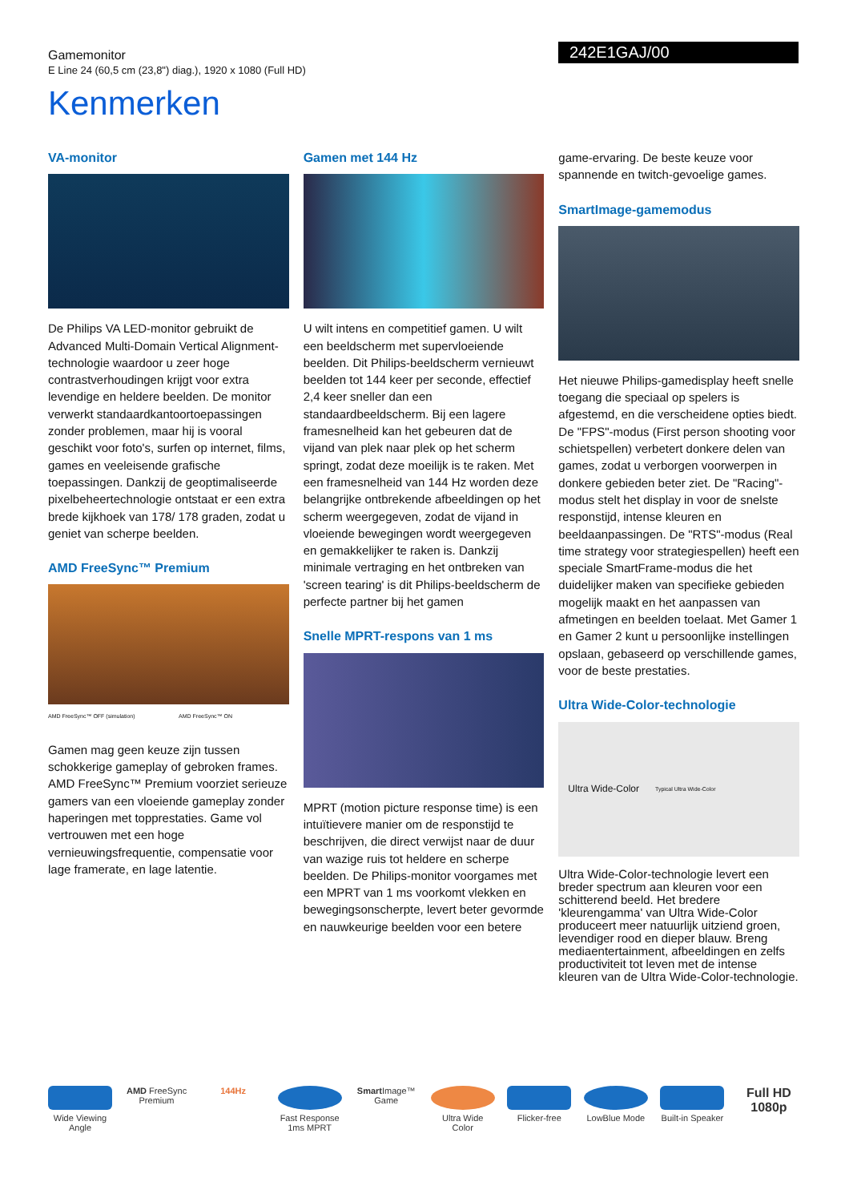Gamemonitor
E Line 24 (60,5 cm (23,8") diag.), 1920 x 1080 (Full HD)
242E1GAJ/00
Kenmerken
VA-monitor
De Philips VA LED-monitor gebruikt de Advanced Multi-Domain Vertical Alignment-technologie waardoor u zeer hoge contrastverhoudingen krijgt voor extra levendige en heldere beelden. De monitor verwerkt standaardkantoortoepassingen zonder problemen, maar hij is vooral geschikt voor foto's, surfen op internet, films, games en veeleisende grafische toepassingen. Dankzij de geoptimaliseerde pixelbeheertechnologie ontstaat er een extra brede kijkhoek van 178/ 178 graden, zodat u geniet van scherpe beelden.
AMD FreeSync™ Premium
AMD FreeSync™ OFF (simulation) AMD FreeSync™ ON
Gamen mag geen keuze zijn tussen schokkerige gameplay of gebroken frames. AMD FreeSync™ Premium voorziet serieuze gamers van een vloeiende gameplay zonder haperingen met topprestaties. Game vol vertrouwen met een hoge vernieuwingsfrequentie, compensatie voor lage framerate, en lage latentie.
Gamen met 144 Hz
U wilt intens en competitief gamen. U wilt een beeldscherm met supervloeiende beelden. Dit Philips-beeldscherm vernieuwt beelden tot 144 keer per seconde, effectief 2,4 keer sneller dan een standaardbeeldscherm. Bij een lagere framesnelheid kan het gebeuren dat de vijand van plek naar plek op het scherm springt, zodat deze moeilijk is te raken. Met een framesnelheid van 144 Hz worden deze belangrijke ontbrekende afbeeldingen op het scherm weergegeven, zodat de vijand in vloeiende bewegingen wordt weergegeven en gemakkelijker te raken is. Dankzij minimale vertraging en het ontbreken van 'screen tearing' is dit Philips-beeldscherm de perfecte partner bij het gamen
Snelle MPRT-respons van 1 ms
MPRT (motion picture response time) is een intuïtievere manier om de responstijd te beschrijven, die direct verwijst naar de duur van wazige ruis tot heldere en scherpe beelden. De Philips-monitor voorgames met een MPRT van 1 ms voorkomt vlekken en bewegingsonscherpte, levert beter gevormde en nauwkeurige beelden voor een betere
game-ervaring. De beste keuze voor spannende en twitch-gevoelige games.
SmartImage-gamemodus
Het nieuwe Philips-gamedisplay heeft snelle toegang die speciaal op spelers is afgestemd, en die verscheidene opties biedt. De "FPS"-modus (First person shooting voor schietspellen) verbetert donkere delen van games, zodat u verborgen voorwerpen in donkere gebieden beter ziet. De "Racing"-modus stelt het display in voor de snelste responstijd, intense kleuren en beeldaanpassingen. De "RTS"-modus (Real time strategy voor strategiespellen) heeft een speciale SmartFrame-modus die het duidelijker maken van specifieke gebieden mogelijk maakt en het aanpassen van afmetingen en beelden toelaat. Met Gamer 1 en Gamer 2 kunt u persoonlijke instellingen opslaan, gebaseerd op verschillende games, voor de beste prestaties.
Ultra Wide-Color-technologie
Ultra Wide-Color Typical Ultra Wide-Color
Ultra Wide-Color-technologie levert een breder spectrum aan kleuren voor een schitterend beeld. Het bredere 'kleurengamma' van Ultra Wide-Color produceert meer natuurlijk uitziend groen, levendiger rood en dieper blauw. Breng mediaentertainment, afbeeldingen en zelfs productiviteit tot leven met de intense kleuren van de Ultra Wide-Color-technologie.
Wide Viewing Angle
AMD FreeSync Premium
144Hz Fast Response 1ms MPRT
Smart Image™ Game
Ultra Wide Color
Flicker-free LowBlue Mode Built-in Speaker
Full HD 1080p